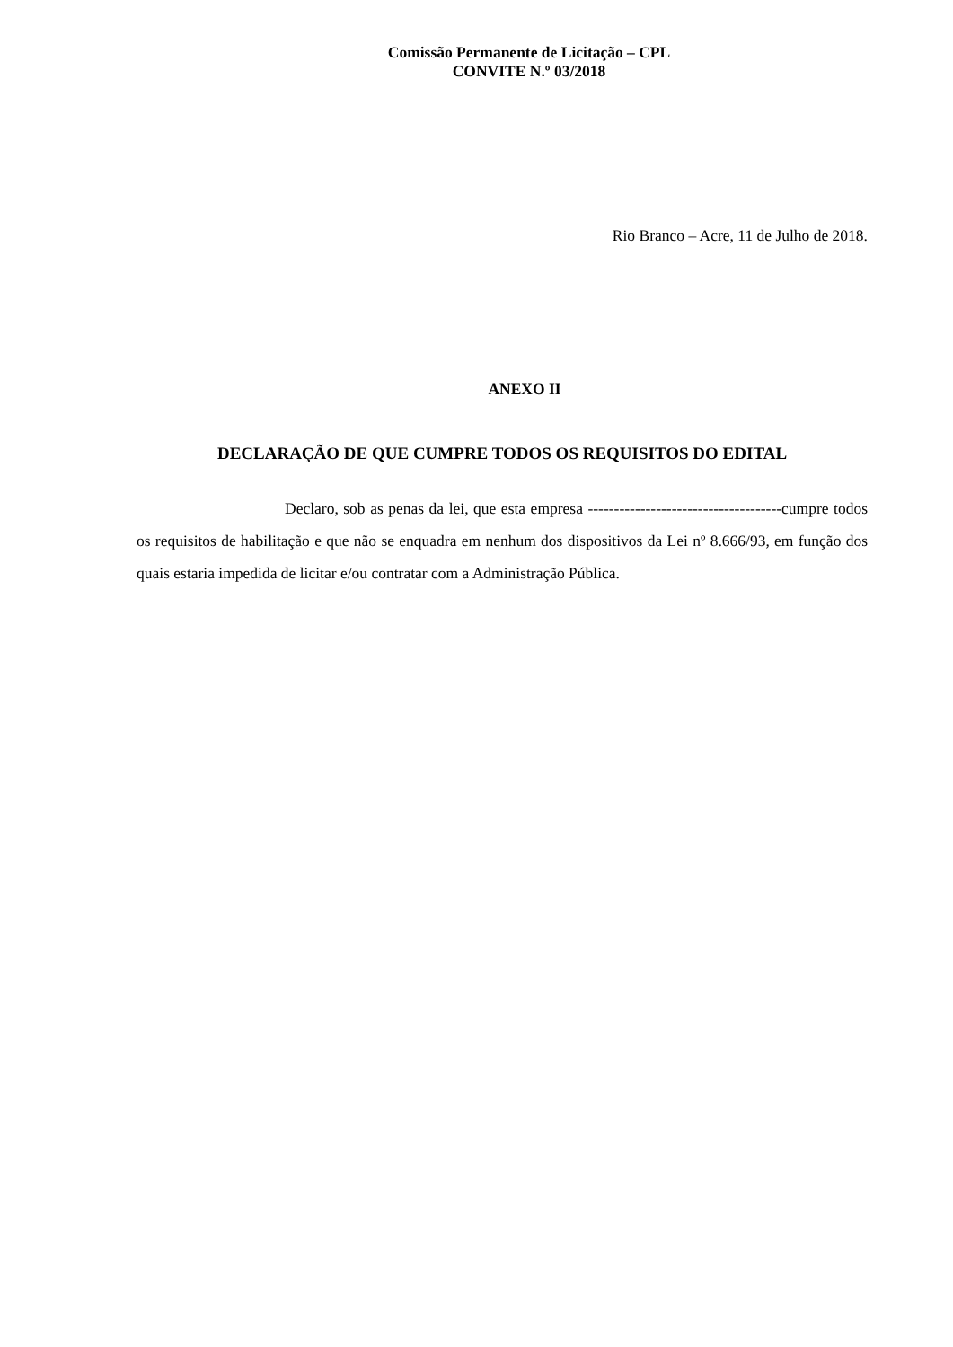Comissão Permanente de Licitação – CPL
CONVITE N.º 03/2018
Rio Branco – Acre, 11 de Julho de 2018.
ANEXO II
DECLARAÇÃO DE QUE CUMPRE TODOS OS REQUISITOS DO EDITAL
Declaro, sob as penas da lei, que esta empresa -------------------------------------cumpre todos os requisitos de habilitação e que não se enquadra em nenhum dos dispositivos da Lei nº 8.666/93, em função dos quais estaria impedida de licitar e/ou contratar com a Administração Pública.